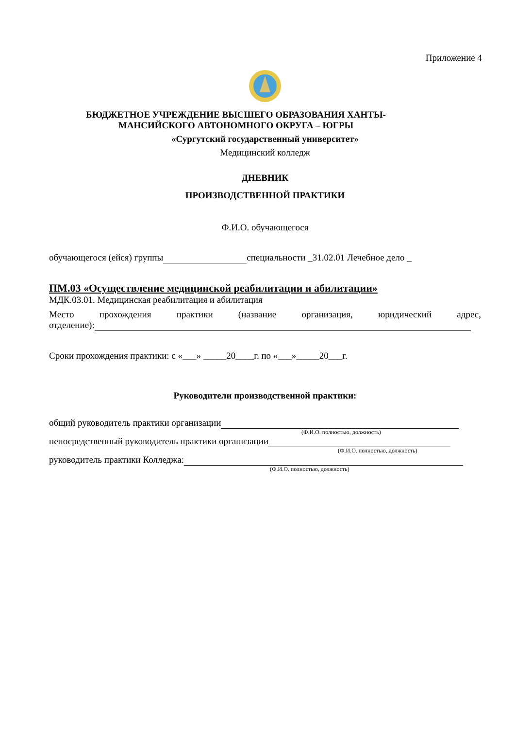Приложение 4
БЮДЖЕТНОЕ УЧРЕЖДЕНИЕ ВЫСШЕГО ОБРАЗОВАНИЯ ХАНТЫ-
МАНСИЙСКОГО АВТОНОМНОГО ОКРУГА – ЮГРЫ
«Сургутский государственный университет»
Медицинский колледж
ДНЕВНИК
ПРОИЗВОДСТВЕННОЙ ПРАКТИКИ
Ф.И.О. обучающегося
обучающегося (ейся) группы специальности _31.02.01 Лечебное дело _
ПМ.03 «Осуществление медицинской реабилитации и абилитации»
МДК.03.01. Медицинская реабилитация и абилитация
Место прохождения практики (название организация, юридический адрес,
отделение):
Сроки прохождения практики: с «___» _____20____г. по «___»_____20___г.
Руководители производственной практики:
общий руководитель практики организации
(Ф.И.О. полностью, должность)
непосредственный руководитель практики организации
(Ф.И.О. полностью, должность)
руководитель практики Колледжа:
(Ф.И.О. полностью, должность)